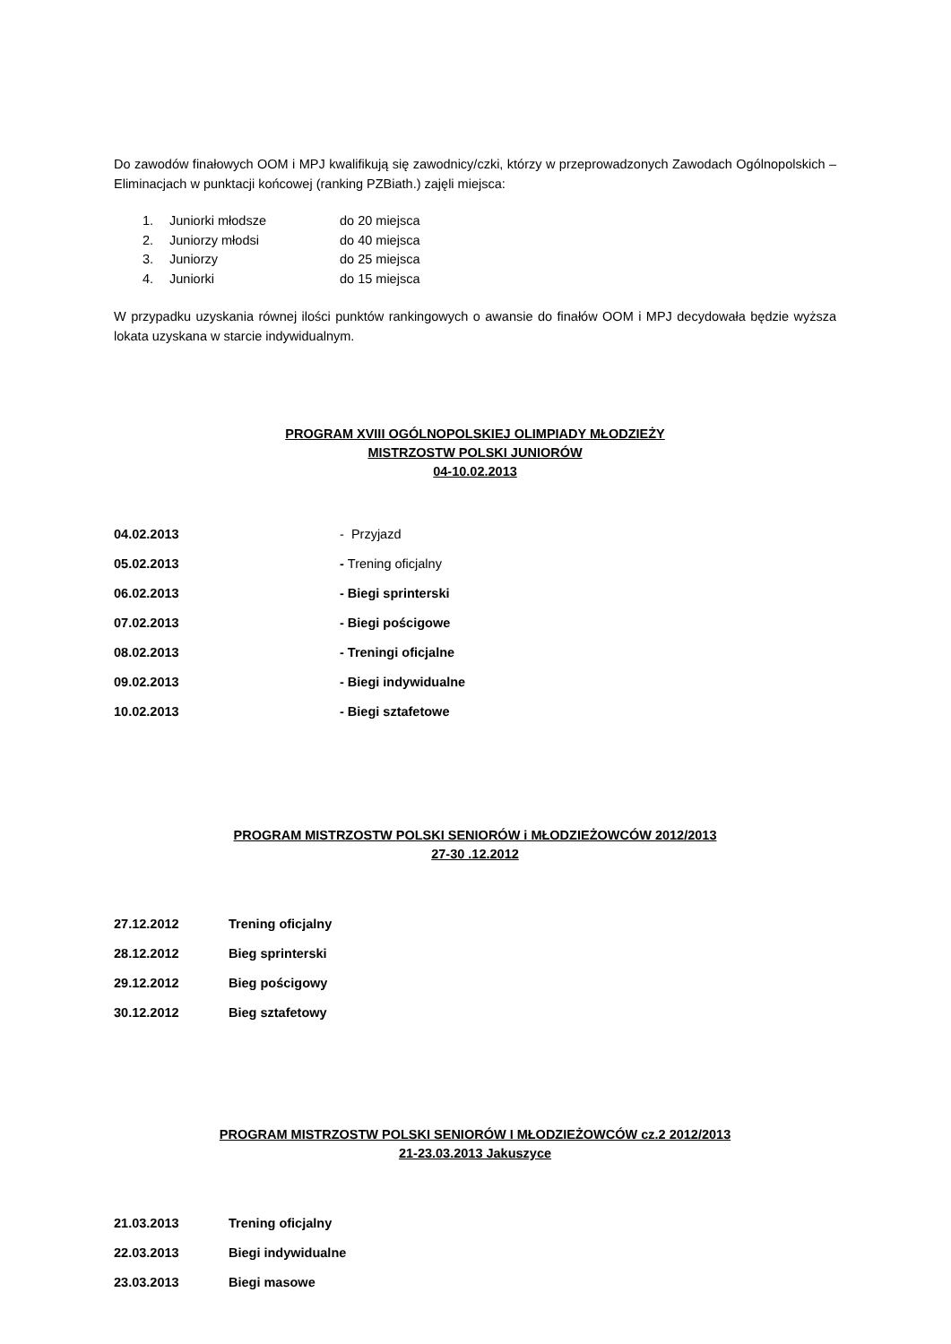Do zawodów finałowych OOM i MPJ kwalifikują się zawodnicy/czki, którzy w przeprowadzonych Zawodach Ogólnopolskich – Eliminacjach w punktacji końcowej (ranking PZBiath.) zajęli miejsca:
1. Juniorki młodsze do 20 miejsca
2. Juniorzy młodsi do 40 miejsca
3. Juniorzy do 25 miejsca
4. Juniorki do 15 miejsca
W przypadku uzyskania równej ilości punktów rankingowych o awansie do finałów OOM i MPJ decydowała będzie wyższa lokata uzyskana w starcie indywidualnym.
PROGRAM XVIII OGÓLNOPOLSKIEJ OLIMPIADY MŁODZIEŻY
MISTRZOSTW POLSKI JUNIORÓW
04-10.02.2013
04.02.2013 - Przyjazd
05.02.2013 - Trening oficjalny
06.02.2013 - Biegi sprinterski
07.02.2013 - Biegi pościgowe
08.02.2013 - Treningi oficjalne
09.02.2013 - Biegi indywidualne
10.02.2013 - Biegi sztafetowe
PROGRAM MISTRZOSTW POLSKI SENIORÓW i MŁODZIEŻOWCÓW 2012/2013
27-30 .12.2012
27.12.2012 Trening oficjalny
28.12.2012 Bieg sprinterski
29.12.2012 Bieg pościgowy
30.12.2012 Bieg sztafetowy
PROGRAM MISTRZOSTW POLSKI SENIORÓW I MŁODZIEŻOWCÓW cz.2 2012/2013
21-23.03.2013 Jakuszyce
21.03.2013 Trening oficjalny
22.03.2013 Biegi indywidualne
23.03.2013 Biegi masowe